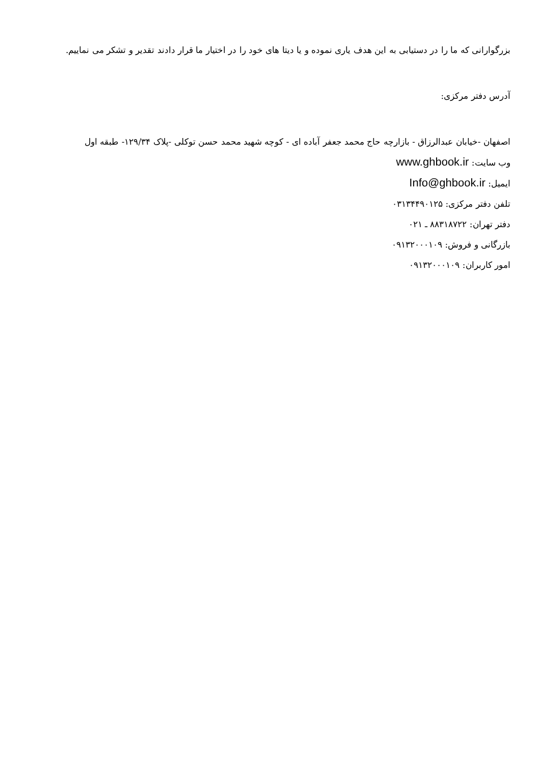بزرگوارانی که ما را در دستیابی به این هدف یاری نموده و یا دیتا های خود را در اختیار ما قرار دادند تقدیر و تشکر می نماییم.
آدرس دفتر مرکزی:
اصفهان -خیابان عبدالرزاق - بازارچه حاج محمد جعفر آباده ای - کوچه شهید محمد حسن توکلی -پلاک ۱۲۹/۳۴- طبقه اول
وب سایت: www.ghbook.ir
ایمیل: Info@ghbook.ir
تلفن دفتر مرکزی: ۰۳۱۳۴۴۹۰۱۲۵
دفتر تهران: ۸۸۳۱۸۷۲۲ ـ ۰۲۱
بازرگانی و فروش: ۰۹۱۳۲۰۰۰۱۰۹
امور کاربران: ۰۹۱۳۲۰۰۰۱۰۹